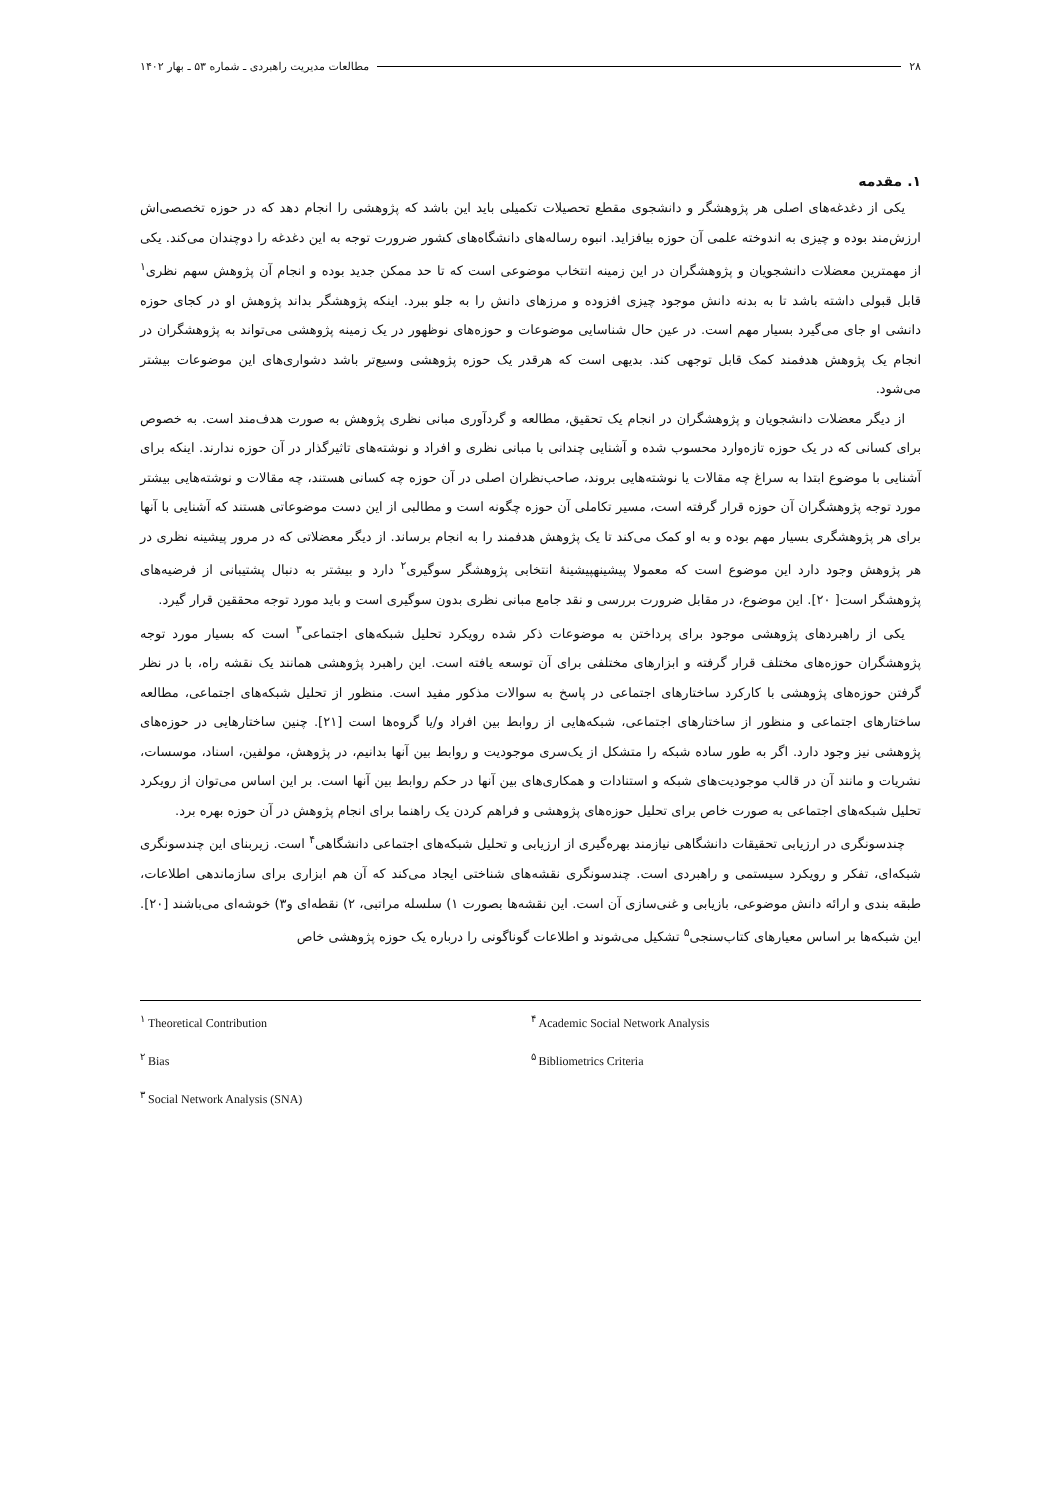۲۸ مطالعات مدیریت راهبردی ـ شماره ۵۳ ـ بهار ۱۴۰۲
۱. مقدمه
یکی از دغدغه‌های اصلی هر پژوهشگر و دانشجوی مقطع تحصیلات تکمیلی باید این باشد که پژوهشی را انجام دهد که در حوزه تخصصی‌اش ارزش‌مند بوده و چیزی به اندوخته علمی آن حوزه بیافزاید. انبوه رساله‌های دانشگاه‌های کشور ضرورت توجه به این دغدغه را دوچندان می‌کند. یکی از مهمترین معضلات دانشجویان و پژوهشگران در این زمینه انتخاب موضوعی است که تا حد ممکن جدید بوده و انجام آن پژوهش سهم نظری<sup>۱</sup> قابل قبولی داشته باشد تا به بدنه دانش موجود چیزی افزوده و مرزهای دانش را به جلو ببرد. اینکه پژوهشگر بداند پژوهش او در کجای حوزه دانشی او جای می‌گیرد بسیار مهم است. در عین حال شناسایی موضوعات و حوزه‌های نوظهور در یک زمینه پژوهشی می‌تواند به پژوهشگران در انجام یک پژوهش هدفمند کمک قابل توجهی کند. بدیهی است که هرقدر یک حوزه پژوهشی وسیع‌تر باشد دشواری‌های این موضوعات بیشتر می‌شود.
از دیگر معضلات دانشجویان و پژوهشگران در انجام یک تحقیق، مطالعه و گردآوری مبانی نظری پژوهش به صورت هدف‌مند است. به خصوص برای کسانی که در یک حوزه تازه‌وارد محسوب شده و آشنایی چندانی با مبانی نظری و افراد و نوشته‌های تاثیرگذار در آن حوزه ندارند. اینکه برای آشنایی با موضوع ابتدا به سراغ چه مقالات یا نوشته‌هایی بروند، صاحب‌نظران اصلی در آن حوزه چه کسانی هستند، چه مقالات و نوشته‌هایی بیشتر مورد توجه پژوهشگران آن حوزه قرار گرفته است، مسیر تکاملی آن حوزه چگونه است و مطالبی از این دست موضوعاتی هستند که آشنایی با آنها برای هر پژوهشگری بسیار مهم بوده و به او کمک می‌کند تا یک پژوهش هدفمند را به انجام برساند. از دیگر معضلاتی که در مرور پیشینه نظری در هر پژوهش وجود دارد این موضوع است که معمولا پیشینهپیشینهٔ انتخابی پژوهشگر سوگیری<sup>۲</sup> دارد و بیشتر به دنبال پشتیبانی از فرضیه‌های پژوهشگر است[ ۲۰]. این موضوع، در مقابل ضرورت بررسی و نقد جامع مبانی نظری بدون سوگیری است و باید مورد توجه محققین قرار گیرد.
یکی از راهبردهای پژوهشی موجود برای پرداختن به موضوعات ذکر شده رویکرد تحلیل شبکه‌های اجتماعی<sup>۳</sup> است که بسیار مورد توجه پژوهشگران حوزه‌های مختلف قرار گرفته و ابزارهای مختلفی برای آن توسعه یافته است. این راهبرد پژوهشی همانند یک نقشه راه، با در نظر گرفتن حوزه‌های پژوهشی با کارکرد ساختارهای اجتماعی در پاسخ به سوالات مذکور مفید است. منظور از تحلیل شبکه‌های اجتماعی، مطالعه ساختارهای اجتماعی و منظور از ساختارهای اجتماعی، شبکه‌هایی از روابط بین افراد و/یا گروه‌ها است [۲۱]. چنین ساختارهایی در حوزه‌های پژوهشی نیز وجود دارد. اگر به طور ساده شبکه را متشکل از یک‌سری موجودیت و روابط بین آنها بدانیم، در پژوهش، مولفین، اسناد، موسسات، نشریات و مانند آن در قالب موجودیت‌های شبکه و استنادات و همکاری‌های بین آنها در حکم روابط بین آنها است. بر این اساس می‌توان از رویکرد تحلیل شبکه‌های اجتماعی به صورت خاص برای تحلیل حوزه‌های پژوهشی و فراهم کردن یک راهنما برای انجام پژوهش در آن حوزه بهره برد.
چندسونگری در ارزیابی تحقیقات دانشگاهی نیازمند بهره‌گیری از ارزیابی و تحلیل شبکه‌های اجتماعی دانشگاهی<sup>۴</sup> است. زیربنای این چندسونگری شبکه‌ای، تفکر و رویکرد سیستمی و راهبردی است. چندسونگری نقشه‌های شناختی ایجاد می‌کند که آن هم ابزاری برای سازماندهی اطلاعات، طبقه بندی و ارائه دانش موضوعی، بازیابی و غنی‌سازی آن است. این نقشه‌ها بصورت ۱) سلسله مراتبی، ۲) نقطه‌ای و۳) خوشه‌ای می‌باشند [۲۰]. این شبکه‌ها بر اساس معیارهای کتاب‌سنجی<sup>۵</sup> تشکیل می‌شوند و اطلاعات گوناگونی را درباره یک حوزه پژوهشی خاص
<sup>۱</sup> Theoretical Contribution
<sup>۴</sup> Academic Social Network Analysis
<sup>۲</sup> Bias
<sup>۵</sup> Bibliometrics Criteria
<sup>۳</sup> Social Network Analysis (SNA)